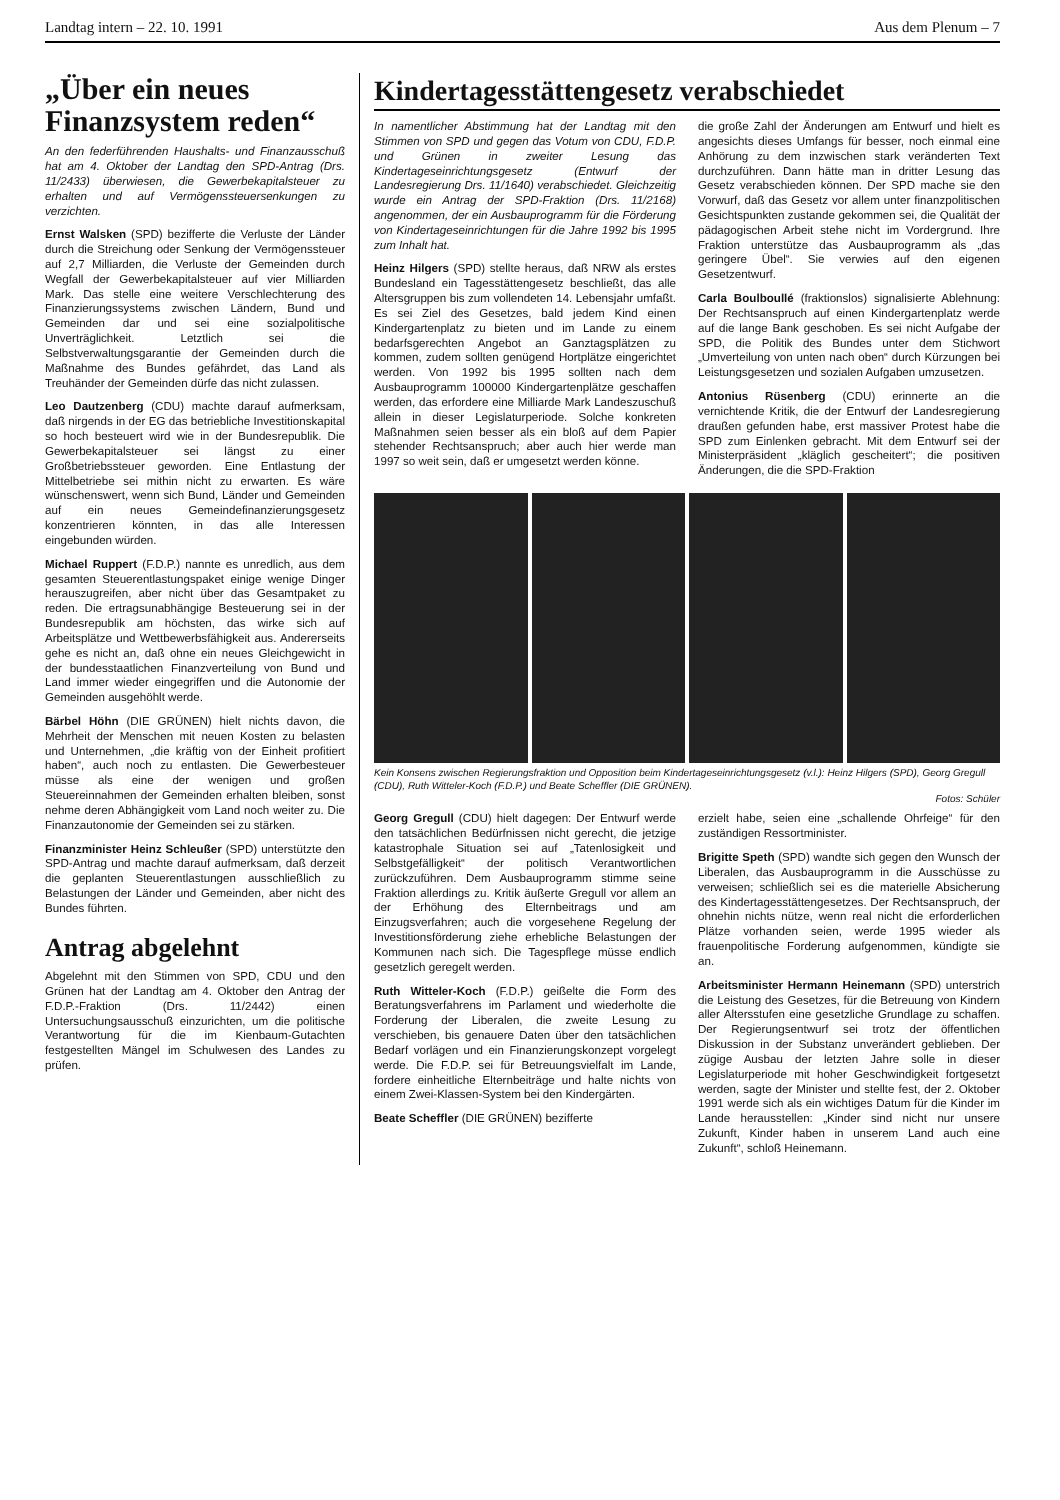Landtag intern – 22. 10. 1991 Aus dem Plenum – 7
„Über ein neues Finanzsystem reden“
An den federführenden Haushalts- und Finanzausschuß hat am 4. Oktober der Landtag den SPD-Antrag (Drs. 11/2433) überwiesen, die Gewerbekapitalsteuer zu erhalten und auf Vermögenssteuersenkungen zu verzichten.
Ernst Walsken (SPD) bezifferte die Verluste der Länder durch die Streichung oder Senkung der Vermögenssteuer auf 2,7 Milliarden, die Verluste der Gemeinden durch Wegfall der Gewerbekapitalsteuer auf vier Milliarden Mark. Das stelle eine weitere Verschlechterung des Finanzierungssystems zwischen Ländern, Bund und Gemeinden dar und sei eine sozialpolitische Unverträglichkeit. Letztlich sei die Selbstverwaltungsgarantie der Gemeinden durch die Maßnahme des Bundes gefährdet, das Land als Treuhänder der Gemeinden dürfe das nicht zulassen.
Leo Dautzenberg (CDU) machte darauf aufmerksam, daß nirgends in der EG das betriebliche Investitionskapital so hoch besteuert wird wie in der Bundesrepublik. Die Gewerbekapitalsteuer sei längst zu einer Großbetriebssteuer geworden. Eine Entlastung der Mittelbetriebe sei mithin nicht zu erwarten. Es wäre wünschenswert, wenn sich Bund, Länder und Gemeinden auf ein neues Gemeindefinanzierungsgesetz konzentrieren könnten, in das alle Interessen eingebunden würden.
Michael Ruppert (F.D.P.) nannte es unredlich, aus dem gesamten Steuerentlastungspaket einige wenige Dinger herauszugreifen, aber nicht über das Gesamtpaket zu reden. Die ertragsunabhängige Besteuerung sei in der Bundesrepublik am höchsten, das wirke sich auf Arbeitsplätze und Wettbewerbsfähigkeit aus. Andererseits gehe es nicht an, daß ohne ein neues Gleichgewicht in der bundesstaatlichen Finanzverteilung von Bund und Land immer wieder eingegriffen und die Autonomie der Gemeinden ausgehöhlt werde.
Bärbel Höhn (DIE GRÜNEN) hielt nichts davon, die Mehrheit der Menschen mit neuen Kosten zu belasten und Unternehmen, „die kräftig von der Einheit profitiert haben“, auch noch zu entlasten. Die Gewerbesteuer müsse als eine der wenigen und großen Steuereinnahmen der Gemeinden erhalten bleiben, sonst nehme deren Abhängigkeit vom Land noch weiter zu. Die Finanzautonomie der Gemeinden sei zu stärken.
Finanzminister Heinz Schleußer (SPD) unterstützte den SPD-Antrag und machte darauf aufmerksam, daß derzeit die geplanten Steuerentlastungen ausschließlich zu Belastungen der Länder und Gemeinden, aber nicht des Bundes führten.
Antrag abgelehnt
Abgelehnt mit den Stimmen von SPD, CDU und den Grünen hat der Landtag am 4. Oktober den Antrag der F.D.P.-Fraktion (Drs. 11/2442) einen Untersuchungsausschuß einzurichten, um die politische Verantwortung für die im Kienbaum-Gutachten festgestellten Mängel im Schulwesen des Landes zu prüfen.
Kindertagesstättengesetz verabschiedet
In namentlicher Abstimmung hat der Landtag mit den Stimmen von SPD und gegen das Votum von CDU, F.D.P. und Grünen in zweiter Lesung das Kindertageseinrichtungsgesetz (Entwurf der Landesregierung Drs. 11/1640) verabschiedet. Gleichzeitig wurde ein Antrag der SPD-Fraktion (Drs. 11/2168) angenommen, der ein Ausbauprogramm für die Förderung von Kindertageseinrichtungen für die Jahre 1992 bis 1995 zum Inhalt hat.
Heinz Hilgers (SPD) stellte heraus, daß NRW als erstes Bundesland ein Tagesstättengesetz beschließt, das alle Altersgruppen bis zum vollendeten 14. Lebensjahr umfaßt. Es sei Ziel des Gesetzes, bald jedem Kind einen Kindergartenplatz zu bieten und im Lande zu einem bedarfsgerechten Angebot an Ganztagsplätzen zu kommen, zudem sollten genügend Hortplätze eingerichtet werden. Von 1992 bis 1995 sollten nach dem Ausbauprogramm 100000 Kindergartenplätze geschaffen werden, das erfordere eine Milliarde Mark Landeszuschuß allein in dieser Legislaturperiode. Solche konkreten Maßnahmen seien besser als ein bloß auf dem Papier stehender Rechtsanspruch; aber auch hier werde man 1997 so weit sein, daß er umgesetzt werden könne.
die große Zahl der Änderungen am Entwurf und hielt es angesichts dieses Umfangs für besser, noch einmal eine Anhörung zu dem inzwischen stark veränderten Text durchzuführen. Dann hätte man in dritter Lesung das Gesetz verabschieden können. Der SPD mache sie den Vorwurf, daß das Gesetz vor allem unter finanzpolitischen Gesichtspunkten zustande gekommen sei, die Qualität der pädagogischen Arbeit stehe nicht im Vordergrund. Ihre Fraktion unterstütze das Ausbauprogramm als „das geringere Übel“. Sie verwies auf den eigenen Gesetzentwurf.
Carla Boulboullé (fraktionslos) signalisierte Ablehnung: Der Rechtsanspruch auf einen Kindergartenplatz werde auf die lange Bank geschoben. Es sei nicht Aufgabe der SPD, die Politik des Bundes unter dem Stichwort „Umverteilung von unten nach oben“ durch Kürzungen bei Leistungsgesetzen und sozialen Aufgaben umzusetzen.
Antonius Rüsenberg (CDU) erinnerte an die vernichtende Kritik, die der Entwurf der Landesregierung draußen gefunden habe, erst massiver Protest habe die SPD zum Einlenken gebracht. Mit dem Entwurf sei der Ministerpräsident „kläglich gescheitert“; die positiven Änderungen, die die SPD-Fraktion
Kein Konsens zwischen Regierungsfraktion und Opposition beim Kindertageseinrichtungsgesetz (v.l.): Heinz Hilgers (SPD), Georg Gregull (CDU), Ruth Witteler-Koch (F.D.P.) und Beate Scheffler (DIE GRÜNEN).
Fotos: Schüler
Georg Gregull (CDU) hielt dagegen: Der Entwurf werde den tatsächlichen Bedürfnissen nicht gerecht, die jetzige katastrophale Situation sei auf „Tatenlosigkeit und Selbstgefälligkeit“ der politisch Verantwortlichen zurückzuführen. Dem Ausbauprogramm stimme seine Fraktion allerdings zu. Kritik äußerte Gregull vor allem an der Erhöhung des Elternbeitrags und am Einzugsverfahren; auch die vorgesehene Regelung der Investitionsförderung ziehe erhebliche Belastungen der Kommunen nach sich. Die Tagespflege müsse endlich gesetzlich geregelt werden.
Ruth Witteler-Koch (F.D.P.) geißelte die Form des Beratungsverfahrens im Parlament und wiederholte die Forderung der Liberalen, die zweite Lesung zu verschieben, bis genauere Daten über den tatsächlichen Bedarf vorlägen und ein Finanzierungskonzept vorgelegt werde. Die F.D.P. sei für Betreuungsvielfalt im Lande, fordere einheitliche Elternbeiträge und halte nichts von einem Zwei-Klassen-System bei den Kindergärten.
Beate Scheffler (DIE GRÜNEN) bezifferte
erzielt habe, seien eine „schallende Ohrfeige“ für den zuständigen Ressortminister.
Brigitte Speth (SPD) wandte sich gegen den Wunsch der Liberalen, das Ausbauprogramm in die Ausschüsse zu verweisen; schließlich sei es die materielle Absicherung des Kindertagesstättengesetzes. Der Rechtsanspruch, der ohnehin nichts nütze, wenn real nicht die erforderlichen Plätze vorhanden seien, werde 1995 wieder als frauenpolitische Forderung aufgenommen, kündigte sie an.
Arbeitsminister Hermann Heinemann (SPD) unterstrich die Leistung des Gesetzes, für die Betreuung von Kindern aller Altersstufen eine gesetzliche Grundlage zu schaffen. Der Regierungsentwurf sei trotz der öffentlichen Diskussion in der Substanz unverändert geblieben. Der zügige Ausbau der letzten Jahre solle in dieser Legislaturperiode mit hoher Geschwindigkeit fortgesetzt werden, sagte der Minister und stellte fest, der 2. Oktober 1991 werde sich als ein wichtiges Datum für die Kinder im Lande herausstellen: „Kinder sind nicht nur unsere Zukunft, Kinder haben in unserem Land auch eine Zukunft“, schloß Heinemann.